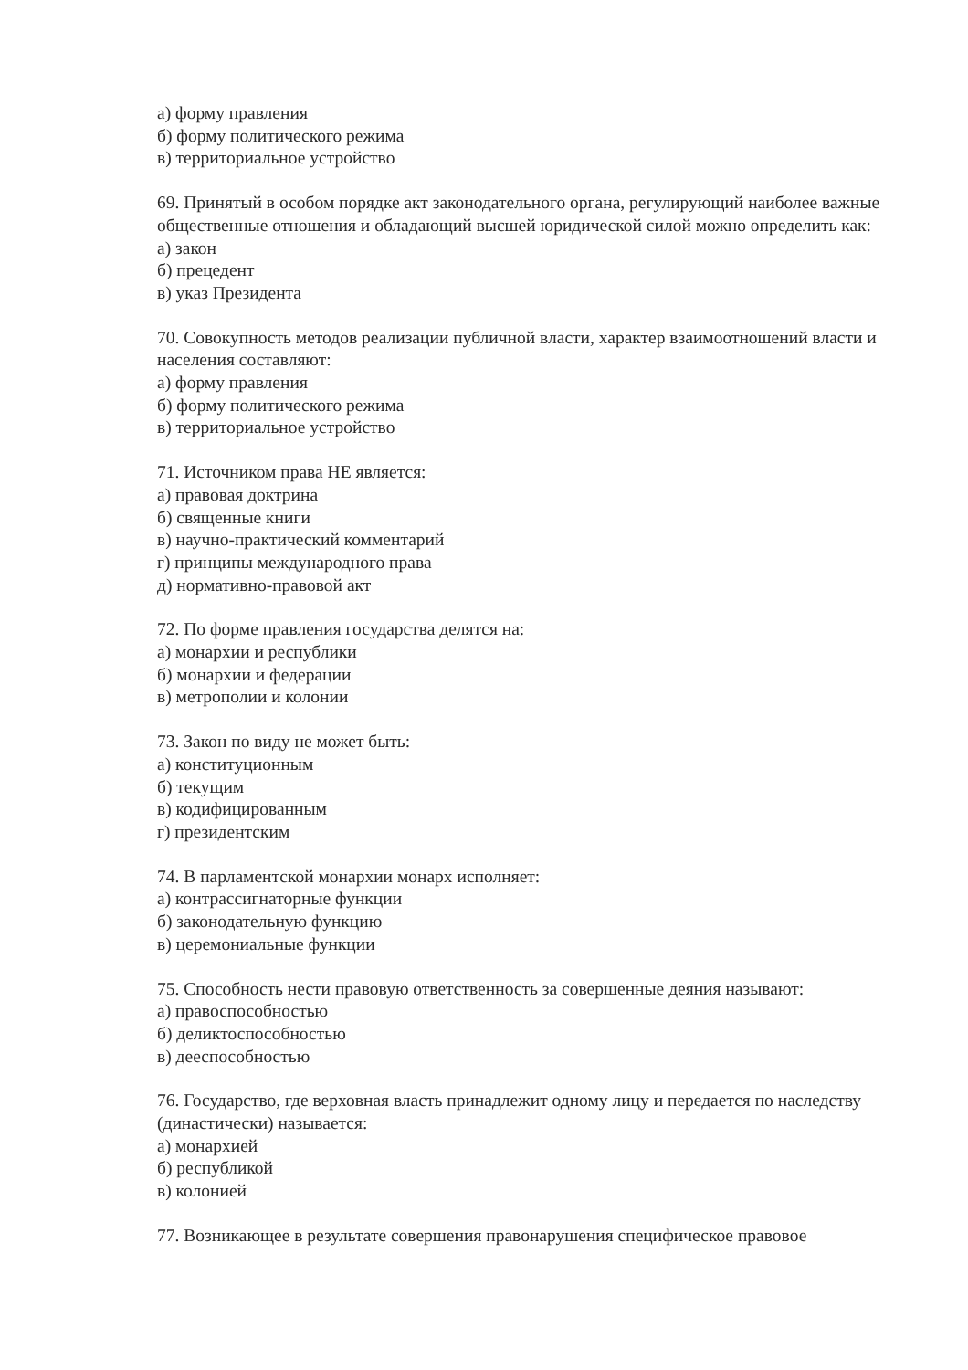а) форму правления
б) форму политического режима
в) территориальное устройство
69. Принятый в особом порядке акт законодательного органа, регулирующий наиболее важные общественные отношения и обладающий высшей юридической силой можно определить как:
а) закон
б) прецедент
в) указ Президента
70. Совокупность методов реализации публичной власти, характер взаимоотношений власти и населения составляют:
а) форму правления
б) форму политического режима
в) территориальное устройство
71. Источником права НЕ является:
а) правовая доктрина
б) священные книги
в) научно-практический комментарий
г) принципы международного права
д) нормативно-правовой акт
72. По форме правления государства делятся на:
а) монархии и республики
б) монархии и федерации
в) метрополии и колонии
73. Закон по виду не может быть:
а) конституционным
б) текущим
в) кодифицированным
г) президентским
74. В парламентской монархии монарх исполняет:
а) контрассигнаторные функции
б) законодательную функцию
в) церемониальные функции
75. Способность нести правовую ответственность за совершенные деяния называют:
а) правоспособностью
б) деликтоспособностью
в) дееспособностью
76. Государство, где верховная власть принадлежит одному лицу и передается по наследству (династически) называется:
а) монархией
б) республикой
в) колонией
77. Возникающее в результате совершения правонарушения специфическое правовое